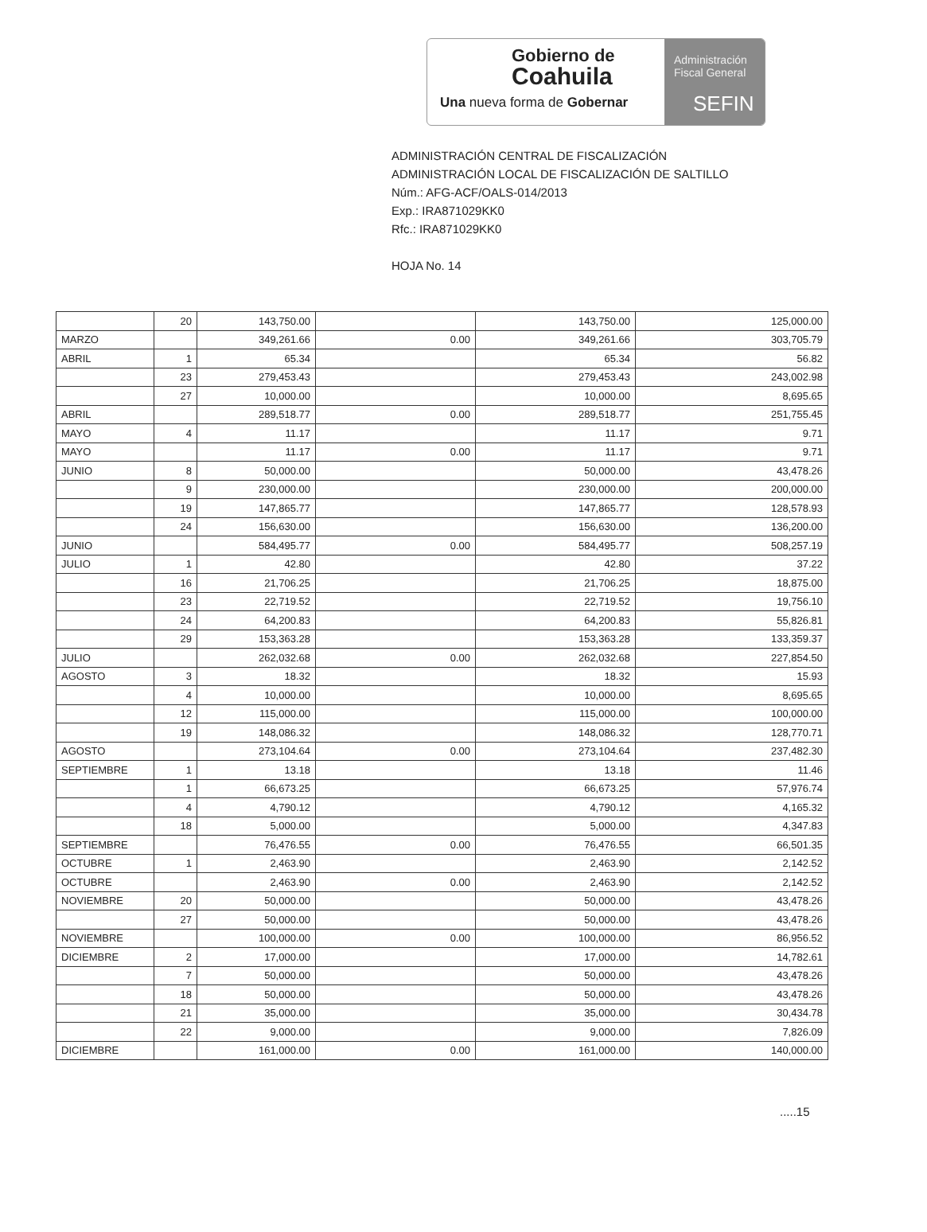Gobierno de
Coahuila
Una nueva forma de Gobernar
Administración
Fiscal General
SEFIN
ADMINISTRACIÓN CENTRAL DE FISCALIZACIÓN
ADMINISTRACIÓN LOCAL DE FISCALIZACIÓN DE SALTILLO
Núm.: AFG-ACF/OALS-014/2013
Exp.: IRA871029KK0
Rfc.: IRA871029KK0
HOJA No. 14
| | 20 | 143,750.00 | | 143,750.00 | 125,000.00 |
| MARZO | | 349,261.66 | 0.00 | 349,261.66 | 303,705.79 |
| ABRIL | 1 | 65.34 | | 65.34 | 56.82 |
| | 23 | 279,453.43 | | 279,453.43 | 243,002.98 |
| | 27 | 10,000.00 | | 10,000.00 | 8,695.65 |
| ABRIL | | 289,518.77 | 0.00 | 289,518.77 | 251,755.45 |
| MAYO | 4 | 11.17 | | 11.17 | 9.71 |
| MAYO | | 11.17 | 0.00 | 11.17 | 9.71 |
| JUNIO | 8 | 50,000.00 | | 50,000.00 | 43,478.26 |
| | 9 | 230,000.00 | | 230,000.00 | 200,000.00 |
| | 19 | 147,865.77 | | 147,865.77 | 128,578.93 |
| | 24 | 156,630.00 | | 156,630.00 | 136,200.00 |
| JUNIO | | 584,495.77 | 0.00 | 584,495.77 | 508,257.19 |
| JULIO | 1 | 42.80 | | 42.80 | 37.22 |
| | 16 | 21,706.25 | | 21,706.25 | 18,875.00 |
| | 23 | 22,719.52 | | 22,719.52 | 19,756.10 |
| | 24 | 64,200.83 | | 64,200.83 | 55,826.81 |
| | 29 | 153,363.28 | | 153,363.28 | 133,359.37 |
| JULIO | | 262,032.68 | 0.00 | 262,032.68 | 227,854.50 |
| AGOSTO | 3 | 18.32 | | 18.32 | 15.93 |
| | 4 | 10,000.00 | | 10,000.00 | 8,695.65 |
| | 12 | 115,000.00 | | 115,000.00 | 100,000.00 |
| | 19 | 148,086.32 | | 148,086.32 | 128,770.71 |
| AGOSTO | | 273,104.64 | 0.00 | 273,104.64 | 237,482.30 |
| SEPTIEMBRE | 1 | 13.18 | | 13.18 | 11.46 |
| | 1 | 66,673.25 | | 66,673.25 | 57,976.74 |
| | 4 | 4,790.12 | | 4,790.12 | 4,165.32 |
| | 18 | 5,000.00 | | 5,000.00 | 4,347.83 |
| SEPTIEMBRE | | 76,476.55 | 0.00 | 76,476.55 | 66,501.35 |
| OCTUBRE | 1 | 2,463.90 | | 2,463.90 | 2,142.52 |
| OCTUBRE | | 2,463.90 | 0.00 | 2,463.90 | 2,142.52 |
| NOVIEMBRE | 20 | 50,000.00 | | 50,000.00 | 43,478.26 |
| | 27 | 50,000.00 | | 50,000.00 | 43,478.26 |
| NOVIEMBRE | | 100,000.00 | 0.00 | 100,000.00 | 86,956.52 |
| DICIEMBRE | 2 | 17,000.00 | | 17,000.00 | 14,782.61 |
| | 7 | 50,000.00 | | 50,000.00 | 43,478.26 |
| | 18 | 50,000.00 | | 50,000.00 | 43,478.26 |
| | 21 | 35,000.00 | | 35,000.00 | 30,434.78 |
| | 22 | 9,000.00 | | 9,000.00 | 7,826.09 |
| DICIEMBRE | | 161,000.00 | 0.00 | 161,000.00 | 140,000.00 |
.....15